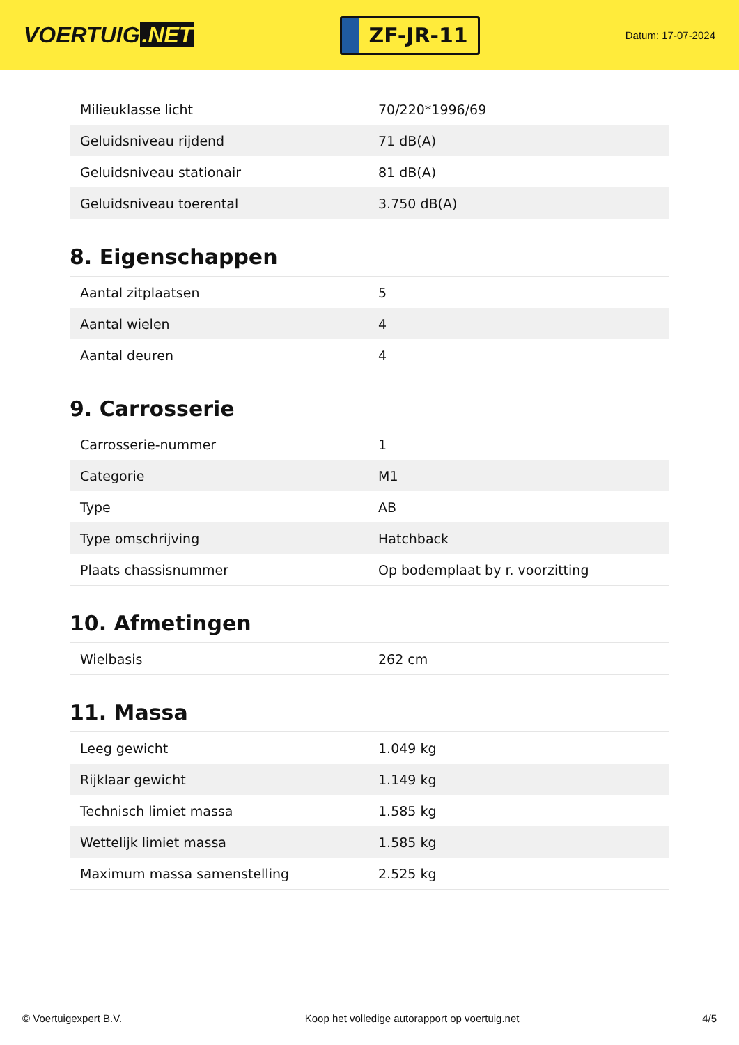VOERTUIG.NET
ZF-JR-11
Datum: 17-07-2024
| Milieuklasse licht | 70/220*1996/69 |
| Geluidsniveau rijdend | 71 dB(A) |
| Geluidsniveau stationair | 81 dB(A) |
| Geluidsniveau toerental | 3.750 dB(A) |
8. Eigenschappen
| Aantal zitplaatsen | 5 |
| Aantal wielen | 4 |
| Aantal deuren | 4 |
9. Carrosserie
| Carrosserie-nummer | 1 |
| Categorie | M1 |
| Type | AB |
| Type omschrijving | Hatchback |
| Plaats chassisnummer | Op bodemplaat by r. voorzitting |
10. Afmetingen
| Wielbasis | 262 cm |
11. Massa
| Leeg gewicht | 1.049 kg |
| Rijklaar gewicht | 1.149 kg |
| Technisch limiet massa | 1.585 kg |
| Wettelijk limiet massa | 1.585 kg |
| Maximum massa samenstelling | 2.525 kg |
© Voertuigexpert B.V. Koop het volledige autorapport op voertuig.net 4/5